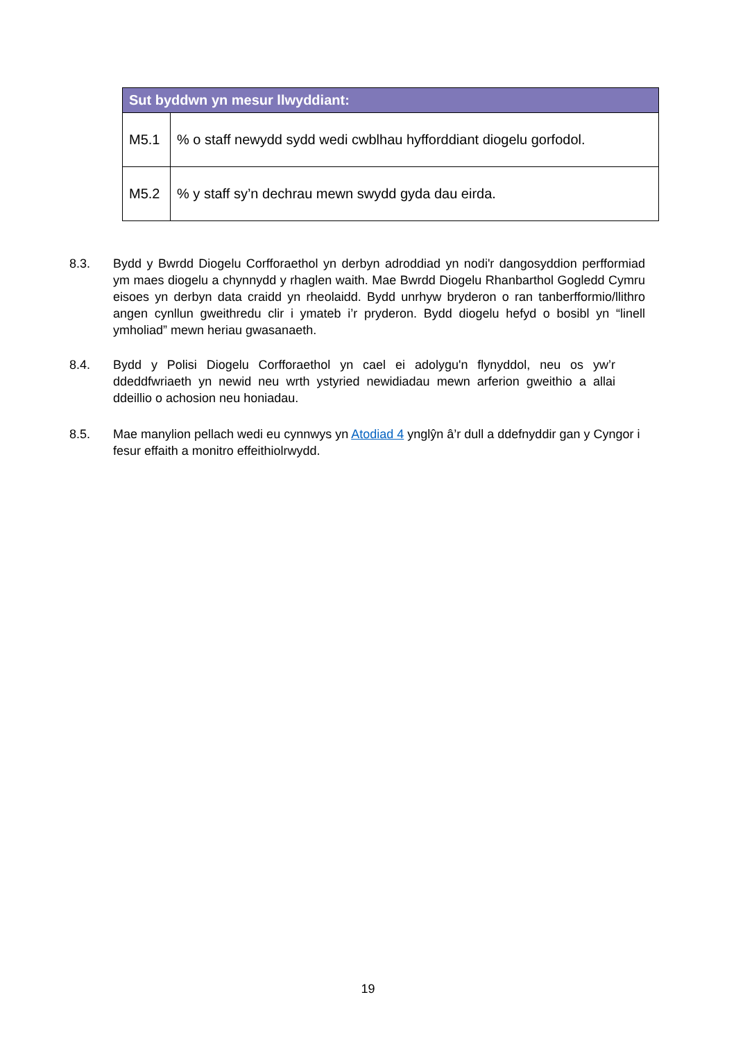| Sut byddwn yn mesur llwyddiant: | |
| --- | --- |
| M5.1 | % o staff newydd sydd wedi cwblhau hyfforddiant diogelu gorfodol. |
| M5.2 | % y staff sy’n dechrau mewn swydd gyda dau eirda. |
8.3. Bydd y Bwrdd Diogelu Corfforaethol yn derbyn adroddiad yn nodi'r dangosyddion perfformiad ym maes diogelu a chynnydd y rhaglen waith. Mae Bwrdd Diogelu Rhanbarthol Gogledd Cymru eisoes yn derbyn data craidd yn rheolaidd. Bydd unrhyw bryderon o ran tanberfformio/llithro angen cynllun gweithredu clir i ymateb i’r pryderon. Bydd diogelu hefyd o bosibl yn “linell ymholiad” mewn heriau gwasanaeth.
8.4. Bydd y Polisi Diogelu Corfforaethol yn cael ei adolygu'n flynyddol, neu os yw’r ddeddfwriaeth yn newid neu wrth ystyried newidiadau mewn arferion gweithio a allai ddeillio o achosion neu honiadau.
8.5. Mae manylion pellach wedi eu cynnwys yn Atodiad 4 ynglŷn â’r dull a ddefnyddir gan y Cyngor i fesur effaith a monitro effeithiolrwydd.
19